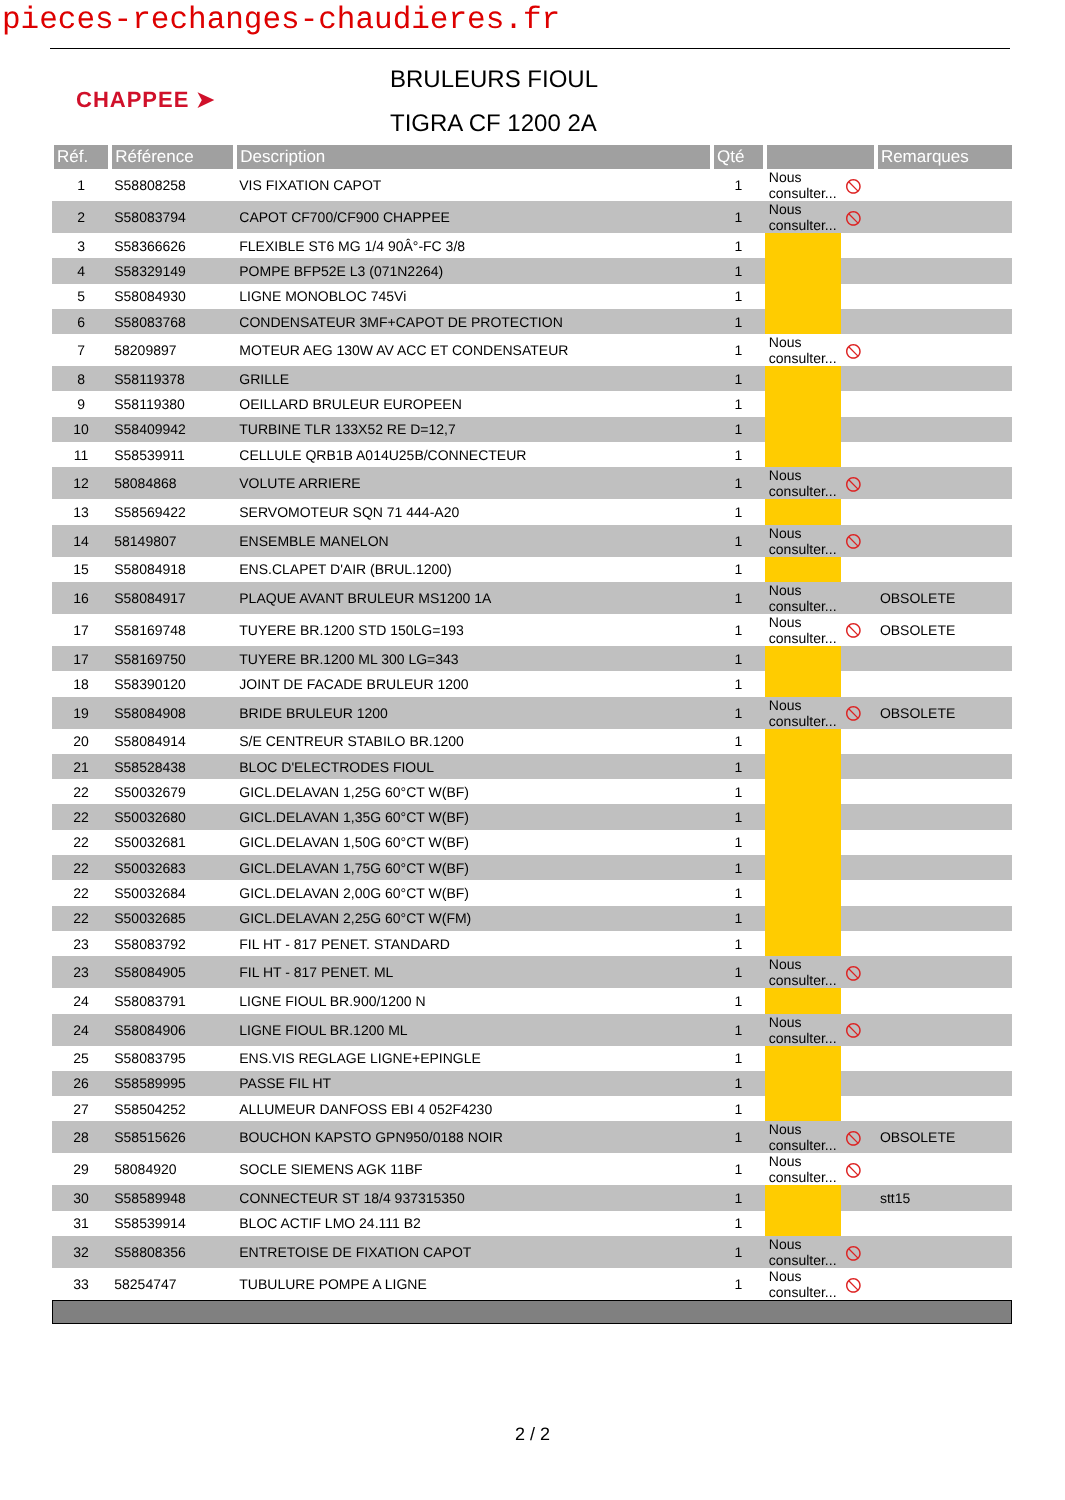pieces-rechanges-chaudieres.fr
CHAPPEE ➤
BRULEURS FIOUL
TIGRA CF 1200 2A
| Réf. | Référence | Description | Qté | | | Remarques | |
| --- | --- | --- | --- | --- | --- | --- | --- |
| 1 | S58808258 | VIS FIXATION CAPOT | 1 | Nous consulter... | ⦸ | | |
| 2 | S58083794 | CAPOT CF700/CF900 CHAPPEE | 1 | Nous consulter... | ⦸ | | |
| 3 | S58366626 | FLEXIBLE ST6 MG 1/4 90Â°-FC 3/8 | 1 | | | | |
| 4 | S58329149 | POMPE BFP52E L3 (071N2264) | 1 | | | | |
| 5 | S58084930 | LIGNE MONOBLOC 745Vi | 1 | | | | |
| 6 | S58083768 | CONDENSATEUR 3MF+CAPOT DE PROTECTION | 1 | | | | |
| 7 | 58209897 | MOTEUR AEG 130W AV ACC ET CONDENSATEUR | 1 | Nous consulter... | ⦸ | | |
| 8 | S58119378 | GRILLE | 1 | | | | |
| 9 | S58119380 | OEILLARD BRULEUR EUROPEEN | 1 | | | | |
| 10 | S58409942 | TURBINE TLR 133X52 RE D=12,7 | 1 | | | | |
| 11 | S58539911 | CELLULE QRB1B A014U25B/CONNECTEUR | 1 | | | | |
| 12 | 58084868 | VOLUTE ARRIERE | 1 | Nous consulter... | ⦸ | | |
| 13 | S58569422 | SERVOMOTEUR SQN 71 444-A20 | 1 | | | | |
| 14 | 58149807 | ENSEMBLE MANELON | 1 | Nous consulter... | ⦸ | | |
| 15 | S58084918 | ENS.CLAPET D'AIR (BRUL.1200) | 1 | | | | |
| 16 | S58084917 | PLAQUE AVANT BRULEUR MS1200 1A | 1 | Nous consulter... | | OBSOLETE | |
| 17 | S58169748 | TUYERE BR.1200 STD 150LG=193 | 1 | Nous consulter... | ⦸ | OBSOLETE | |
| 17 | S58169750 | TUYERE BR.1200 ML 300 LG=343 | 1 | | | | |
| 18 | S58390120 | JOINT DE FACADE BRULEUR 1200 | 1 | | | | |
| 19 | S58084908 | BRIDE BRULEUR 1200 | 1 | Nous consulter... | ⦸ | OBSOLETE | |
| 20 | S58084914 | S/E CENTREUR STABILO BR.1200 | 1 | | | | |
| 21 | S58528438 | BLOC D'ELECTRODES FIOUL | 1 | | | | |
| 22 | S50032679 | GICL.DELAVAN 1,25G 60°CT W(BF) | 1 | | | | |
| 22 | S50032680 | GICL.DELAVAN 1,35G 60°CT W(BF) | 1 | | | | |
| 22 | S50032681 | GICL.DELAVAN 1,50G 60°CT W(BF) | 1 | | | | |
| 22 | S50032683 | GICL.DELAVAN 1,75G 60°CT W(BF) | 1 | | | | |
| 22 | S50032684 | GICL.DELAVAN 2,00G 60°CT W(BF) | 1 | | | | |
| 22 | S50032685 | GICL.DELAVAN 2,25G 60°CT W(FM) | 1 | | | | |
| 23 | S58083792 | FIL HT - 817 PENET. STANDARD | 1 | | | | |
| 23 | S58084905 | FIL HT - 817 PENET. ML | 1 | Nous consulter... | ⦸ | | |
| 24 | S58083791 | LIGNE FIOUL BR.900/1200 N | 1 | | | | |
| 24 | S58084906 | LIGNE FIOUL BR.1200 ML | 1 | Nous consulter... | ⦸ | | |
| 25 | S58083795 | ENS.VIS REGLAGE LIGNE+EPINGLE | 1 | | | | |
| 26 | S58589995 | PASSE FIL HT | 1 | | | | |
| 27 | S58504252 | ALLUMEUR DANFOSS EBI 4 052F4230 | 1 | | | | |
| 28 | S58515626 | BOUCHON KAPSTO GPN950/0188 NOIR | 1 | Nous consulter... | ⦸ | OBSOLETE | |
| 29 | 58084920 | SOCLE SIEMENS AGK 11BF | 1 | Nous consulter... | ⦸ | | |
| 30 | S58589948 | CONNECTEUR ST 18/4 937315350 | 1 | | | stt15 | |
| 31 | S58539914 | BLOC ACTIF LMO 24.111 B2 | 1 | | | | |
| 32 | S58808356 | ENTRETOISE DE FIXATION CAPOT | 1 | Nous consulter... | ⦸ | | |
| 33 | 58254747 | TUBULURE POMPE A LIGNE | 1 | Nous consulter... | ⦸ | | |
2 / 2